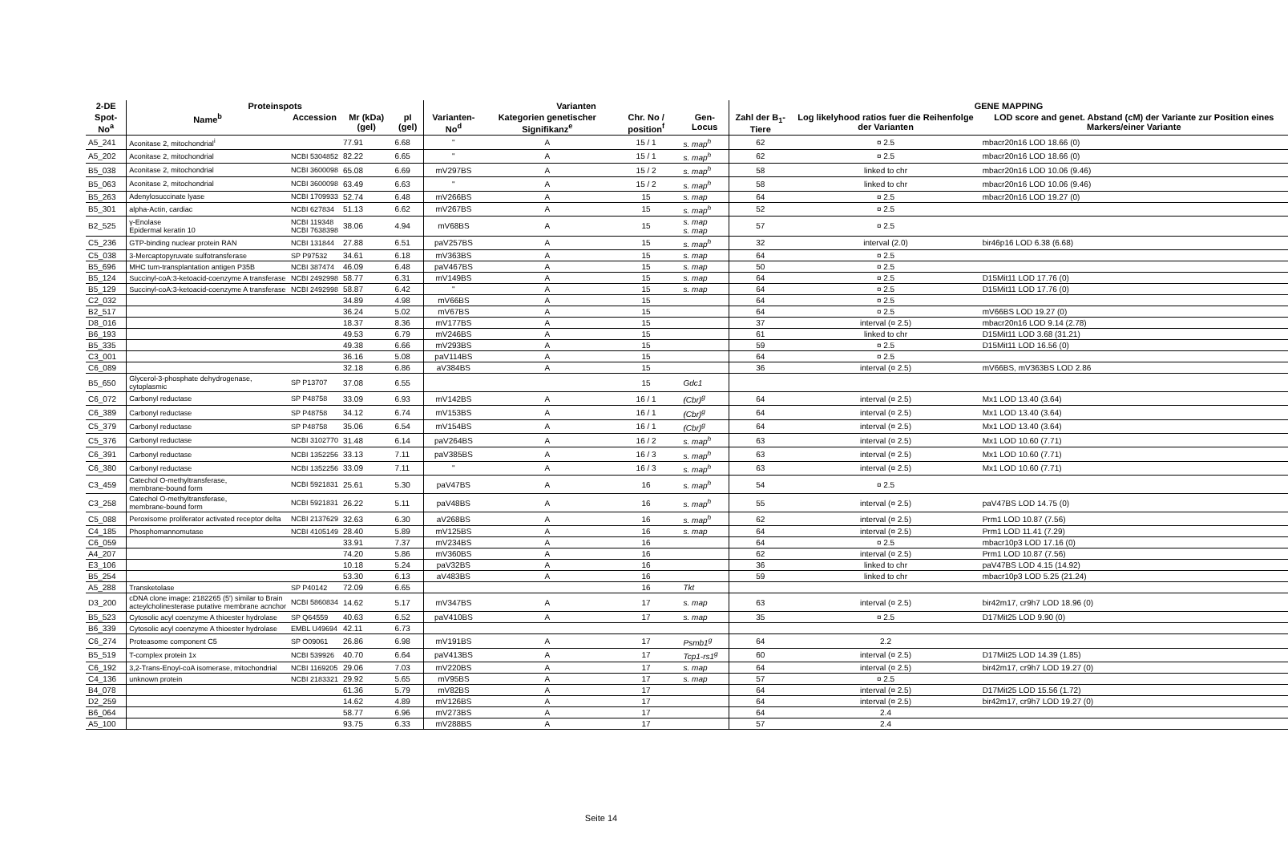| 2-DE | Proteinspots | | | | Varianten | | | | GENE MAPPING | | |
| --- | --- | --- | --- | --- | --- | --- | --- | --- | --- | --- | --- |
| Spot-No<sup>a</sup> | Name<sup>b</sup> | Accession | Mr (kDa) (gel) | pI (gel) | Varianten-No<sup>d</sup> | Kategorien genetischer Signifikanz<sup>e</sup> | Chr. No / position<sup>f</sup> | Gen-Locus | Zahl der B<sub>1</sub>-Tiere | Log likelyhood ratios fuer die Reihenfolge der Varianten | LOD score and genet. Abstand (cM) der Variante zur Position eines Markers/einer Variante |
| A5_241 | Aconitase 2, mitochondrial<sup>i</sup> | | 77.91 | 6.68 | " | A | 15 / 1 | s. map<sup>h</sup> | 62 | ¤ 2.5 | mbacr20n16 LOD 18.66 (0) |
| A5_202 | Aconitase 2, mitochondrial | NCBI 5304852 | 82.22 | 6.65 | " | A | 15 / 1 | s. map<sup>h</sup> | 62 | ¤ 2.5 | mbacr20n16 LOD 18.66 (0) |
| B5_038 | Aconitase 2, mitochondrial | NCBI 3600098 | 65.08 | 6.69 | mV297BS | A | 15 / 2 | s. map<sup>h</sup> | 58 | linked to chr | mbacr20n16 LOD 10.06 (9.46) |
| B5_063 | Aconitase 2, mitochondrial | NCBI 3600098 | 63.49 | 6.63 | " | A | 15 / 2 | s. map<sup>h</sup> | 58 | linked to chr | mbacr20n16 LOD 10.06 (9.46) |
| B5_263 | Adenylosuccinate lyase | NCBI 1709933 | 52.74 | 6.48 | mV266BS | A | 15 | s. map | 64 | ¤ 2.5 | mbacr20n16 LOD 19.27 (0) |
| B5_301 | alpha-Actin, cardiac | NCBI 627834 | 51.13 | 6.62 | mV267BS | A | 15 | s. map<sup>h</sup> | 52 | ¤ 2.5 | |
| B2_525 | γ-Enolase Epidermal keratin 10 | NCBI 119348 NCBI 7638398 | 38.06 | 4.94 | mV68BS | A | 15 | s. map s. map | 57 | ¤ 2.5 | |
| C5_236 | GTP-binding nuclear protein RAN | NCBI 131844 | 27.88 | 6.51 | paV257BS | A | 15 | s. map<sup>h</sup> | 32 | interval (2.0) | bir46p16 LOD 6.38 (6.68) |
| C5_038 | 3-Mercaptopyruvate sulfotransferase | SP P97532 | 34.61 | 6.18 | mV363BS | A | 15 | s. map | 64 | ¤ 2.5 | |
| B5_696 | MHC tum-transplantation antigen P35B | NCBI 387474 | 46.09 | 6.48 | paV467BS | A | 15 | s. map | 50 | ¤ 2.5 | |
| B5_124 | Succinyl-coA:3-ketoacid-coenzyme A transferase | NCBI 2492998 | 58.77 | 6.31 | mV149BS | A | 15 | s. map | 64 | ¤ 2.5 | D15Mit11 LOD 17.76 (0) |
| B5_129 | Succinyl-coA:3-ketoacid-coenzyme A transferase | NCBI 2492998 | 58.87 | 6.42 | " | A | 15 | s. map | 64 | ¤ 2.5 | D15Mit11 LOD 17.76 (0) |
| C2_032 | | | 34.89 | 4.98 | mV66BS | A | 15 | | 64 | ¤ 2.5 | |
| B2_517 | | | 36.24 | 5.02 | mV67BS | A | 15 | | 64 | ¤ 2.5 | mV66BS LOD 19.27 (0) |
| D8_016 | | | 18.37 | 8.36 | mV177BS | A | 15 | | 37 | interval (¤ 2.5) | mbacr20n16 LOD 9.14 (2.78) |
| B6_193 | | | 49.53 | 6.79 | mV246BS | A | 15 | | 61 | linked to chr | D15Mit11 LOD 3.68 (31.21) |
| B5_335 | | | 49.38 | 6.66 | mV293BS | A | 15 | | 59 | ¤ 2.5 | D15Mit11 LOD 16.56 (0) |
| C3_001 | | | 36.16 | 5.08 | paV114BS | A | 15 | | 64 | ¤ 2.5 | |
| C6_089 | | | 32.18 | 6.86 | aV384BS | A | 15 | | 36 | interval (¤ 2.5) | mV66BS, mV363BS LOD 2.86 |
| B5_650 | Glycerol-3-phosphate dehydrogenase, cytoplasmic | SP P13707 | 37.08 | 6.55 | | | 15 | Gdc1 | | | |
| C6_072 | Carbonyl reductase | SP P48758 | 33.09 | 6.93 | mV142BS | A | 16 / 1 | (Cbr)<sup>g</sup> | 64 | interval (¤ 2.5) | Mx1 LOD 13.40 (3.64) |
| C6_389 | Carbonyl reductase | SP P48758 | 34.12 | 6.74 | mV153BS | A | 16 / 1 | (Cbr)<sup>g</sup> | 64 | interval (¤ 2.5) | Mx1 LOD 13.40 (3.64) |
| C5_379 | Carbonyl reductase | SP P48758 | 35.06 | 6.54 | mV154BS | A | 16 / 1 | (Cbr)<sup>g</sup> | 64 | interval (¤ 2.5) | Mx1 LOD 13.40 (3.64) |
| C5_376 | Carbonyl reductase | NCBI 3102770 | 31.48 | 6.14 | paV264BS | A | 16 / 2 | s. map<sup>h</sup> | 63 | interval (¤ 2.5) | Mx1 LOD 10.60 (7.71) |
| C6_391 | Carbonyl reductase | NCBI 1352256 | 33.13 | 7.11 | paV385BS | A | 16 / 3 | s. map<sup>h</sup> | 63 | interval (¤ 2.5) | Mx1 LOD 10.60 (7.71) |
| C6_380 | Carbonyl reductase | NCBI 1352256 | 33.09 | 7.11 | " | A | 16 / 3 | s. map<sup>h</sup> | 63 | interval (¤ 2.5) | Mx1 LOD 10.60 (7.71) |
| C3_459 | Catechol O-methyltransferase, membrane-bound form | NCBI 5921831 | 25.61 | 5.30 | paV47BS | A | 16 | s. map<sup>h</sup> | 54 | ¤ 2.5 | |
| C3_258 | Catechol O-methyltransferase, membrane-bound form | NCBI 5921831 | 26.22 | 5.11 | paV48BS | A | 16 | s. map<sup>h</sup> | 55 | interval (¤ 2.5) | paV47BS LOD 14.75 (0) |
| C5_088 | Peroxisome proliferator activated receptor delta | NCBI 2137629 | 32.63 | 6.30 | aV268BS | A | 16 | s. map<sup>h</sup> | 62 | interval (¤ 2.5) | Prm1 LOD 10.87 (7.56) |
| C4_185 | Phosphomannomutase | NCBI 4105149 | 28.40 | 5.89 | mV125BS | A | 16 | s. map | 64 | interval (¤ 2.5) | Prm1 LOD 11.41 (7.29) |
| C6_059 | | | 33.91 | 7.37 | mV234BS | A | 16 | | 64 | ¤ 2.5 | mbacr10p3 LOD 17.16 (0) |
| A4_207 | | | 74.20 | 5.86 | mV360BS | A | 16 | | 62 | interval (¤ 2.5) | Prm1 LOD 10.87 (7.56) |
| E3_106 | | | 10.18 | 5.24 | paV32BS | A | 16 | | 36 | linked to chr | paV47BS LOD 4.15 (14.92) |
| B5_254 | | | 53.30 | 6.13 | aV483BS | A | 16 | | 59 | linked to chr | mbacr10p3 LOD 5.25 (21.24) |
| A5_288 | Transketolase | SP P40142 | 72.09 | 6.65 | | | 16 | Tkt | | | |
| D3_200 | cDNA clone image: 2182265 (5') similar to Brain acteylcholinesterase putative membrane acnchor | NCBI 5860834 | 14.62 | 5.17 | mV347BS | A | 17 | s. map | 63 | interval (¤ 2.5) | bir42m17, cr9h7 LOD 18.96 (0) |
| B5_523 | Cytosolic acyl coenzyme A thioester hydrolase | SP Q64559 | 40.63 | 6.52 | paV410BS | A | 17 | s. map | 35 | ¤ 2.5 | D17Mit25 LOD 9.90 (0) |
| B6_339 | Cytosolic acyl coenzyme A thioester hydrolase | EMBL U49694 | 42.11 | 6.73 | | | | | | | |
| C6_274 | Proteasome component C5 | SP O09061 | 26.86 | 6.98 | mV191BS | A | 17 | Psmb1<sup>g</sup> | 64 | 2.2 | |
| B5_519 | T-complex protein 1x | NCBI 539926 | 40.70 | 6.64 | paV413BS | A | 17 | Tcp1-rs1<sup>g</sup> | 60 | interval (¤ 2.5) | D17Mit25 LOD 14.39 (1.85) |
| C6_192 | 3,2-Trans-Enoyl-coA isomerase, mitochondrial | NCBI 1169205 | 29.06 | 7.03 | mV220BS | A | 17 | s. map | 64 | interval (¤ 2.5) | bir42m17, cr9h7 LOD 19.27 (0) |
| C4_136 | unknown protein | NCBI 2183321 | 29.92 | 5.65 | mV95BS | A | 17 | s. map | 57 | ¤ 2.5 | |
| B4_078 | | | 61.36 | 5.79 | mV82BS | A | 17 | | 64 | interval (¤ 2.5) | D17Mit25 LOD 15.56 (1.72) |
| D2_259 | | | 14.62 | 4.89 | mV126BS | A | 17 | | 64 | interval (¤ 2.5) | bir42m17, cr9h7 LOD 19.27 (0) |
| B6_064 | | | 58.77 | 6.96 | mV273BS | A | 17 | | 64 | 2.4 | |
| A5_100 | | | 93.75 | 6.33 | mV288BS | A | 17 | | 57 | 2.4 | |
Seite 14